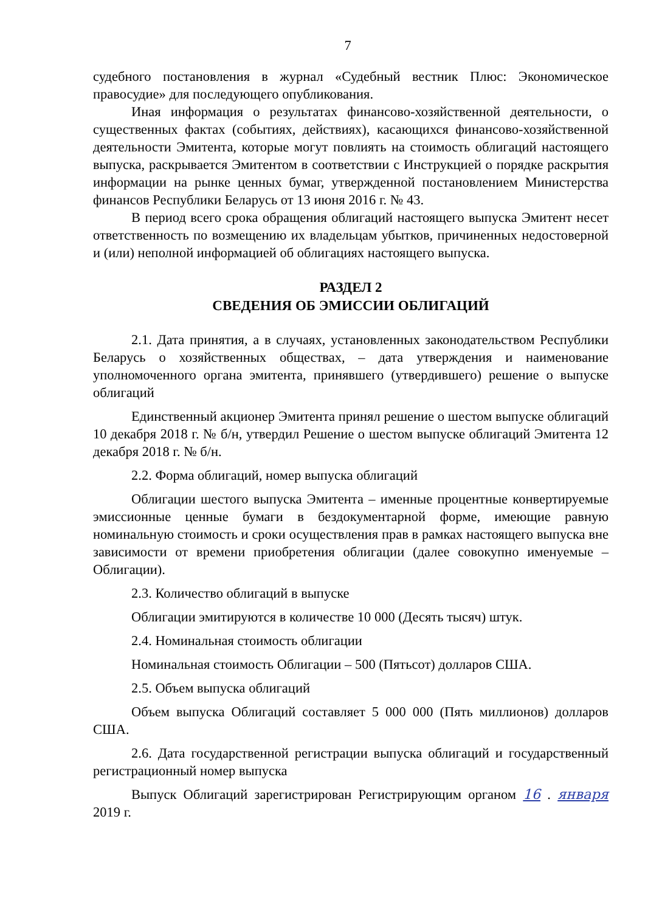7
судебного постановления в журнал «Судебный вестник Плюс: Экономическое правосудие» для последующего опубликования.
Иная информация о результатах финансово-хозяйственной деятельности, о существенных фактах (событиях, действиях), касающихся финансово-хозяйственной деятельности Эмитента, которые могут повлиять на стоимость облигаций настоящего выпуска, раскрывается Эмитентом в соответствии с Инструкцией о порядке раскрытия информации на рынке ценных бумаг, утвержденной постановлением Министерства финансов Республики Беларусь от 13 июня 2016 г. № 43.
В период всего срока обращения облигаций настоящего выпуска Эмитент несет ответственность по возмещению их владельцам убытков, причиненных недостоверной и (или) неполной информацией об облигациях настоящего выпуска.
РАЗДЕЛ 2
СВЕДЕНИЯ ОБ ЭМИССИИ ОБЛИГАЦИЙ
2.1. Дата принятия, а в случаях, установленных законодательством Республики Беларусь о хозяйственных обществах, – дата утверждения и наименование уполномоченного органа эмитента, принявшего (утвердившего) решение о выпуске облигаций
Единственный акционер Эмитента принял решение о шестом выпуске облигаций 10 декабря 2018 г. № б/н, утвердил Решение о шестом выпуске облигаций Эмитента 12 декабря 2018 г. № б/н.
2.2. Форма облигаций, номер выпуска облигаций
Облигации шестого выпуска Эмитента – именные процентные конвертируемые эмиссионные ценные бумаги в бездокументарной форме, имеющие равную номинальную стоимость и сроки осуществления прав в рамках настоящего выпуска вне зависимости от времени приобретения облигации (далее совокупно именуемые – Облигации).
2.3. Количество облигаций в выпуске
Облигации эмитируются в количестве 10 000 (Десять тысяч) штук.
2.4. Номинальная стоимость облигации
Номинальная стоимость Облигации – 500 (Пятьсот) долларов США.
2.5. Объем выпуска облигаций
Объем выпуска Облигаций составляет 5 000 000 (Пять миллионов) долларов США.
2.6. Дата государственной регистрации выпуска облигаций и государственный регистрационный номер выпуска
Выпуск Облигаций зарегистрирован Регистрирующим органом 16 . января 2019 г.